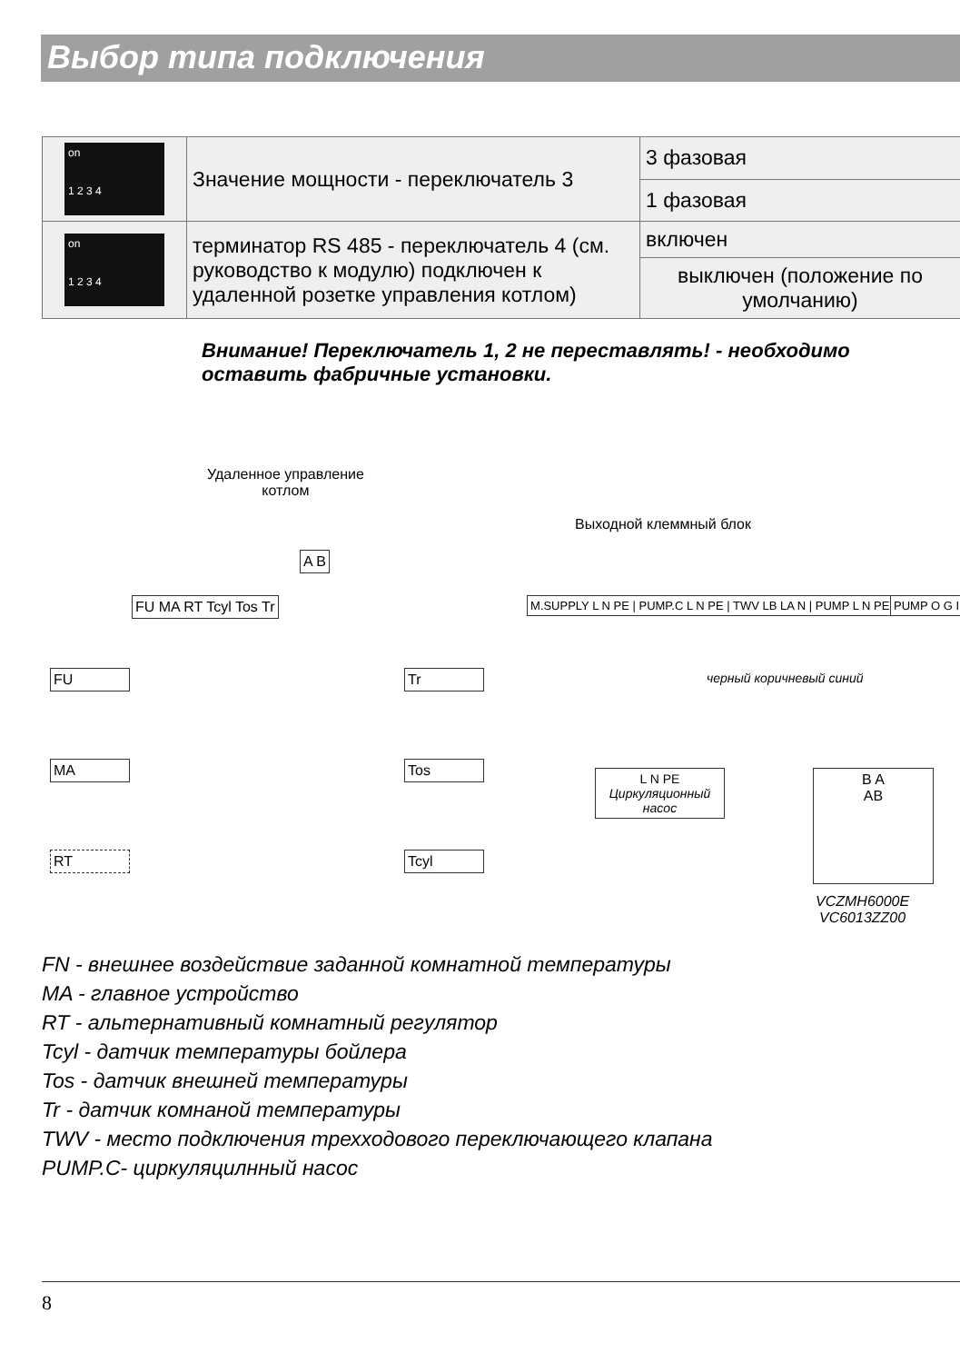Выбор типа подключения
| on 1 2 3 4 | Значение мощности - переключатель 3 | 3 фазовая |
| | | 1 фазовая |
| on 1 2 3 4 | терминатор RS 485 - переключатель 4 (см. руководство к модулю) подключен к удаленной розетке управления котлом) | включен |
| | | выключен (положение по умолчанию) |
Внимание! Переключатель 1, 2 не переставлять! - необходимо оставить фабричные установки.
Удаленное управление
котлом
Выходной клеммный блок
A B
FU MA RT Tcyl Tos Tr
M.SUPPLY L N PE | PUMP.C L N PE | TWV LB LA N | PUMP L N PE
PUMP O G I
FU
MA
RT
Tr
Tos
Tcyl
черный коричневый синий
L N PE
Циркуляционный насос
B A
AB
VCZMH6000E
VC6013ZZ00
FN - внешнее воздействие заданной комнатной температуры
MA - главное устройство
RT - альтернативный комнатный регулятор
Tcyl - датчик температуры бойлера
Tos - датчик внешней температуры
Tr - датчик комнаной температуры
TWV - место подключения трехходового переключающего клапана
PUMP.C- циркуляцилнный насос
8